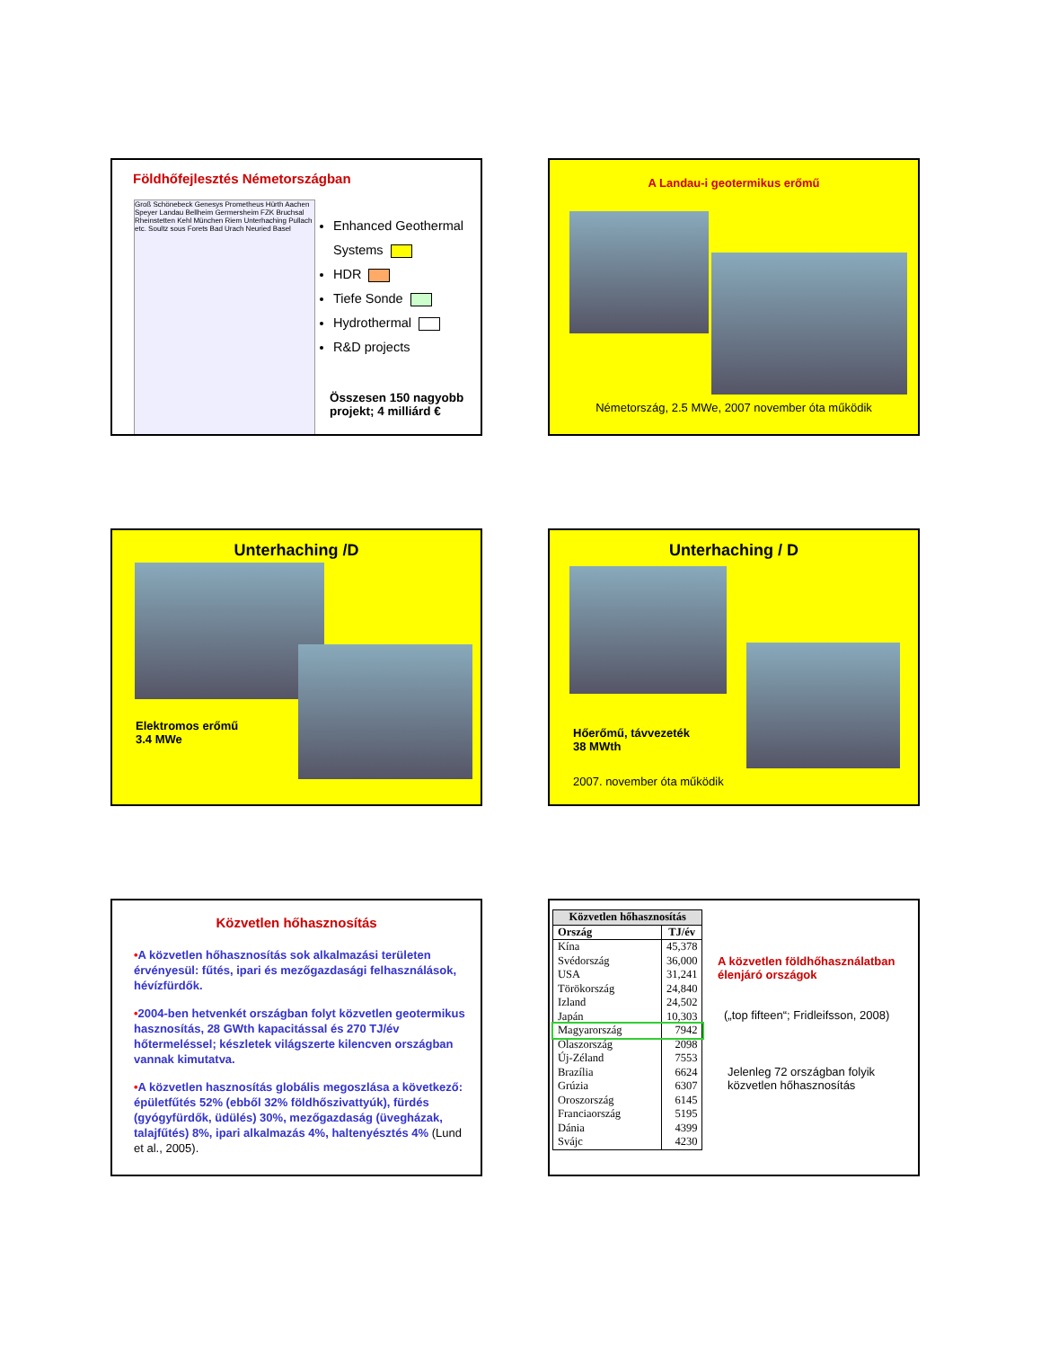Földhőfejlesztés Németországban
Groß Schönebeck Genesys Prometheus Hürth Aachen Speyer Landau Bellheim Germersheim FZK Bruchsal Rheinstetten Kehl München Riem Unterhaching Pullach etc. Soultz sous Forets Bad Urach Neuried Basel
Enhanced Geothermal Systems
HDR
Tiefe Sonde
Hydrothermal
R&D projects
Összesen 150 nagyobb
projekt; 4 milliárd €
A Landau-i geotermikus erőmű
Németország, 2.5 MWe, 2007 november óta működik
Unterhaching /D
Elektromos erőmű
3.4 MWe
Unterhaching / D
Hőerőmű, távvezeték
38 MWth
2007. november óta működik
Közvetlen hőhasznosítás
•A közvetlen hőhasznosítás sok alkalmazási területen érvényesül: fűtés, ipari és mezőgazdasági felhasználások, hévízfürdők.
•2004-ben hetvenkét országban folyt közvetlen geotermikus hasznosítás, 28 GWth kapacitással és 270 TJ/év hőtermeléssel; készletek világszerte kilencven országban vannak kimutatva.
•A közvetlen hasznosítás globális megoszlása a következő: épületfűtés 52% (ebből 32% földhőszivattyúk), fürdés (gyógyfürdők, üdülés) 30%, mezőgazdaság (üvegházak, talajfűtés) 8%, ipari alkalmazás 4%, haltenyésztés 4% (Lund et al., 2005).
| Közvetlen hőhasznosítás | |
| --- | --- |
| Ország | TJ/év |
| Kína | 45,378 |
| Svédország | 36,000 |
| USA | 31,241 |
| Törökország | 24,840 |
| Izland | 24,502 |
| Japán | 10,303 |
| Magyarország | 7942 |
| Olaszország | 2098 |
| Új-Zéland | 7553 |
| Brazília | 6624 |
| Grúzia | 6307 |
| Oroszország | 6145 |
| Franciaország | 5195 |
| Dánia | 4399 |
| Svájc | 4230 |
A közvetlen földhőhasználatban
élenjáró országok
(„top fifteen“; Fridleifsson, 2008)
Jelenleg 72 országban folyik
közvetlen hőhasznosítás